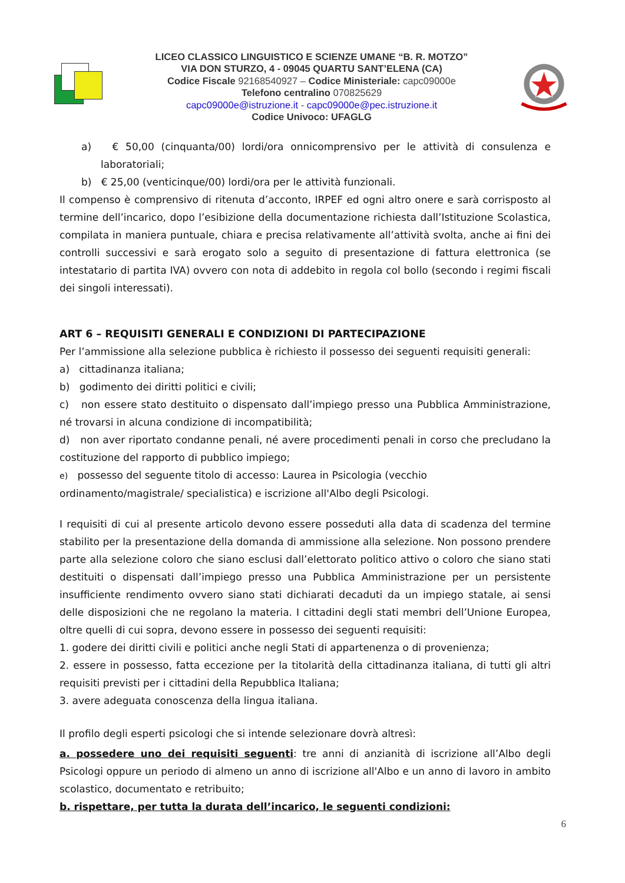LICEO CLASSICO LINGUISTICO E SCIENZE UMANE “B. R. MOTZO”
VIA DON STURZO, 4 - 09045 QUARTU SANT’ELENA (CA)
Codice Fiscale 92168540927 – Codice Ministeriale: capc09000e
Telefono centralino 070825629
capc09000e@istruzione.it - capc09000e@pec.istruzione.it
Codice Univoco: UFAGLG
a) € 50,00 (cinquanta/00) lordi/ora onnicomprensivo per le attività di consulenza e laboratoriali;
b) € 25,00 (venticinque/00) lordi/ora per le attività funzionali.
Il compenso è comprensivo di ritenuta d’acconto, IRPEF ed ogni altro onere e sarà corrisposto al termine dell’incarico, dopo l’esibizione della documentazione richiesta dall’Istituzione Scolastica, compilata in maniera puntuale, chiara e precisa relativamente all’attività svolta, anche ai fini dei controlli successivi e sarà erogato solo a seguito di presentazione di fattura elettronica (se intestatario di partita IVA) ovvero con nota di addebito in regola col bollo (secondo i regimi fiscali dei singoli interessati).
ART 6 – REQUISITI GENERALI E CONDIZIONI DI PARTECIPAZIONE
Per l’ammissione alla selezione pubblica è richiesto il possesso dei seguenti requisiti generali:
a) cittadinanza italiana;
b) godimento dei diritti politici e civili;
c) non essere stato destituito o dispensato dall’impiego presso una Pubblica Amministrazione, né trovarsi in alcuna condizione di incompatibilità;
d) non aver riportato condanne penali, né avere procedimenti penali in corso che precludano la costituzione del rapporto di pubblico impiego;
e) possesso del seguente titolo di accesso: Laurea in Psicologia (vecchio
ordinamento/magistrale/ specialistica) e iscrizione all'Albo degli Psicologi.
I requisiti di cui al presente articolo devono essere posseduti alla data di scadenza del termine stabilito per la presentazione della domanda di ammissione alla selezione. Non possono prendere parte alla selezione coloro che siano esclusi dall’elettorato politico attivo o coloro che siano stati destituiti o dispensati dall’impiego presso una Pubblica Amministrazione per un persistente insufficiente rendimento ovvero siano stati dichiarati decaduti da un impiego statale, ai sensi delle disposizioni che ne regolano la materia. I cittadini degli stati membri dell’Unione Europea, oltre quelli di cui sopra, devono essere in possesso dei seguenti requisiti:
1. godere dei diritti civili e politici anche negli Stati di appartenenza o di provenienza;
2. essere in possesso, fatta eccezione per la titolarità della cittadinanza italiana, di tutti gli altri requisiti previsti per i cittadini della Repubblica Italiana;
3. avere adeguata conoscenza della lingua italiana.
Il profilo degli esperti psicologi che si intende selezionare dovrà altresì:
a. possedere uno dei requisiti seguenti: tre anni di anzianità di iscrizione all’Albo degli Psicologi oppure un periodo di almeno un anno di iscrizione all'Albo e un anno di lavoro in ambito scolastico, documentato e retribuito;
b. rispettare, per tutta la durata dell’incarico, le seguenti condizioni:
6